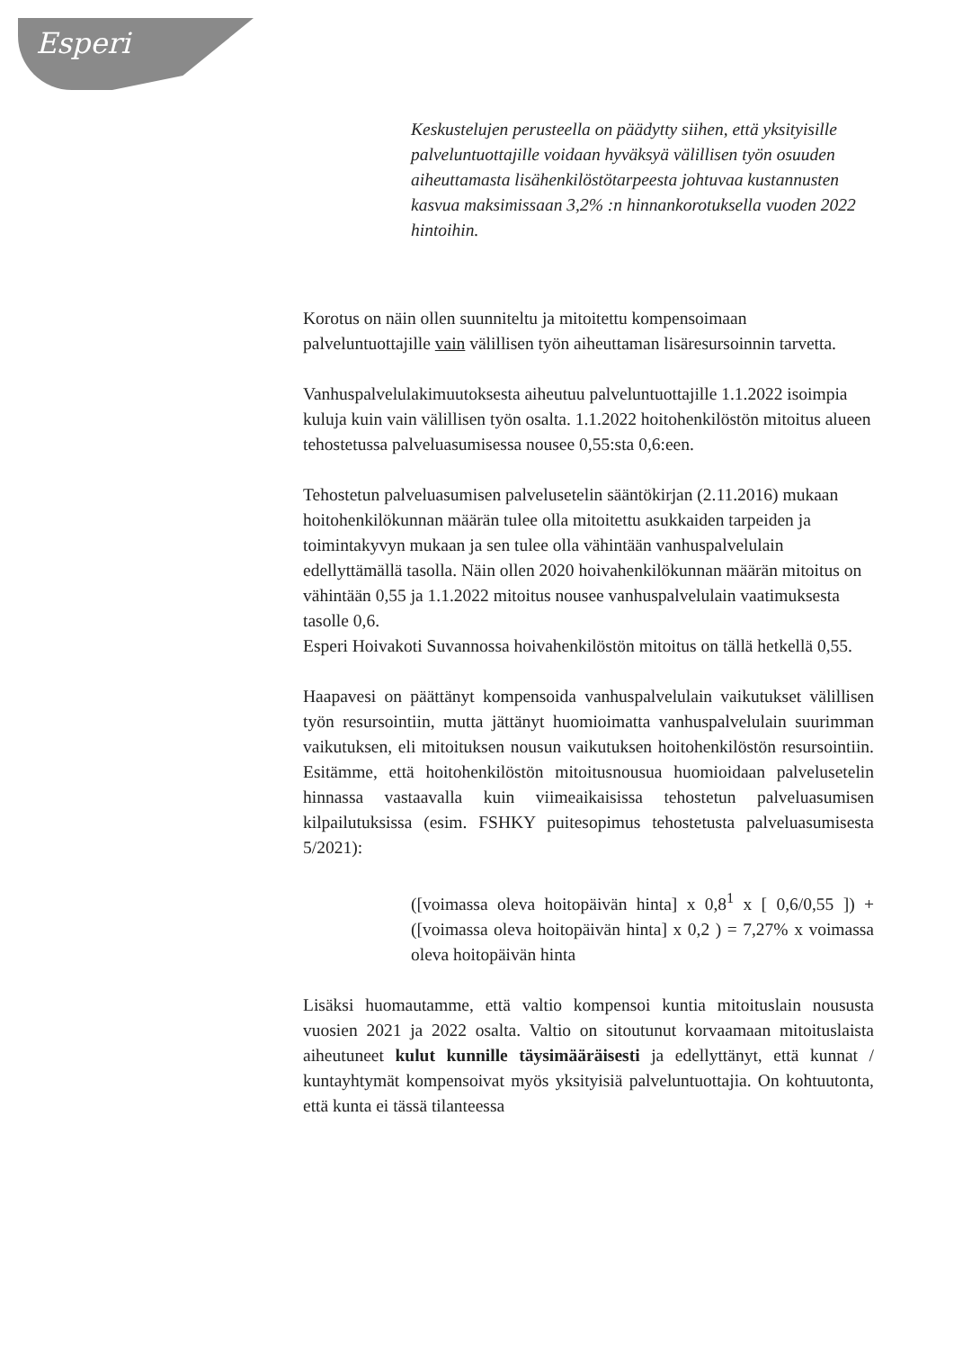Esperi
Keskustelujen perusteella on päädytty siihen, että yksityisille palveluntuottajille voidaan hyväksyä välillisen työn osuuden aiheuttamasta lisähenkilöstötarpeesta johtuvaa kustannusten kasvua maksimissaan 3,2% :n hinnankorotuksella vuoden 2022 hintoihin.
Korotus on näin ollen suunniteltu ja mitoitettu kompensoimaan palveluntuottajille vain välillisen työn aiheuttaman lisäresursoinnin tarvetta.
Vanhuspalvelulakimuutoksesta aiheutuu palveluntuottajille 1.1.2022 isoimpia kuluja kuin vain välillisen työn osalta. 1.1.2022 hoitohenkilöstön mitoitus alueen tehostetussa palveluasumisessa nousee 0,55:sta 0,6:een.
Tehostetun palveluasumisen palvelusetelin sääntökirjan (2.11.2016) mukaan hoitohenkilökunnan määrän tulee olla mitoitettu asukkaiden tarpeiden ja toimintakyvyn mukaan ja sen tulee olla vähintään vanhuspalvelulain edellyttämällä tasolla. Näin ollen 2020 hoivahenkilökunnan määrän mitoitus on vähintään 0,55 ja 1.1.2022 mitoitus nousee vanhuspalvelulain vaatimuksesta tasolle 0,6.
Esperi Hoivakoti Suvannossa hoivahenkilöstön mitoitus on tällä hetkellä 0,55.
Haapavesi on päättänyt kompensoida vanhuspalvelulain vaikutukset välillisen työn resursointiin, mutta jättänyt huomioimatta vanhuspalvelulain suurimman vaikutuksen, eli mitoituksen nousun vaikutuksen hoitohenkilöstön resursointiin. Esitämme, että hoitohenkilöstön mitoitusnousua huomioidaan palvelusetelin hinnassa vastaavalla kuin viimeaikaisissa tehostetun palveluasumisen kilpailutuksissa (esim. FSHKY puitesopimus tehostetusta palveluasumisesta 5/2021):
([voimassa oleva hoitopäivän hinta] x 0,8<sup>1</sup> x [ 0,6/0,55 ]) + ([voimassa oleva hoitopäivän hinta] x 0,2 ) = 7,27% x voimassa oleva hoitopäivän hinta
Lisäksi huomautamme, että valtio kompensoi kuntia mitoituslain noususta vuosien 2021 ja 2022 osalta. Valtio on sitoutunut korvaamaan mitoituslaista aiheutuneet kulut kunnille täysimääräisesti ja edellyttänyt, että kunnat / kuntayhtymät kompensoivat myös yksityisiä palveluntuottajia. On kohtuutonta, että kunta ei tässä tilanteessa